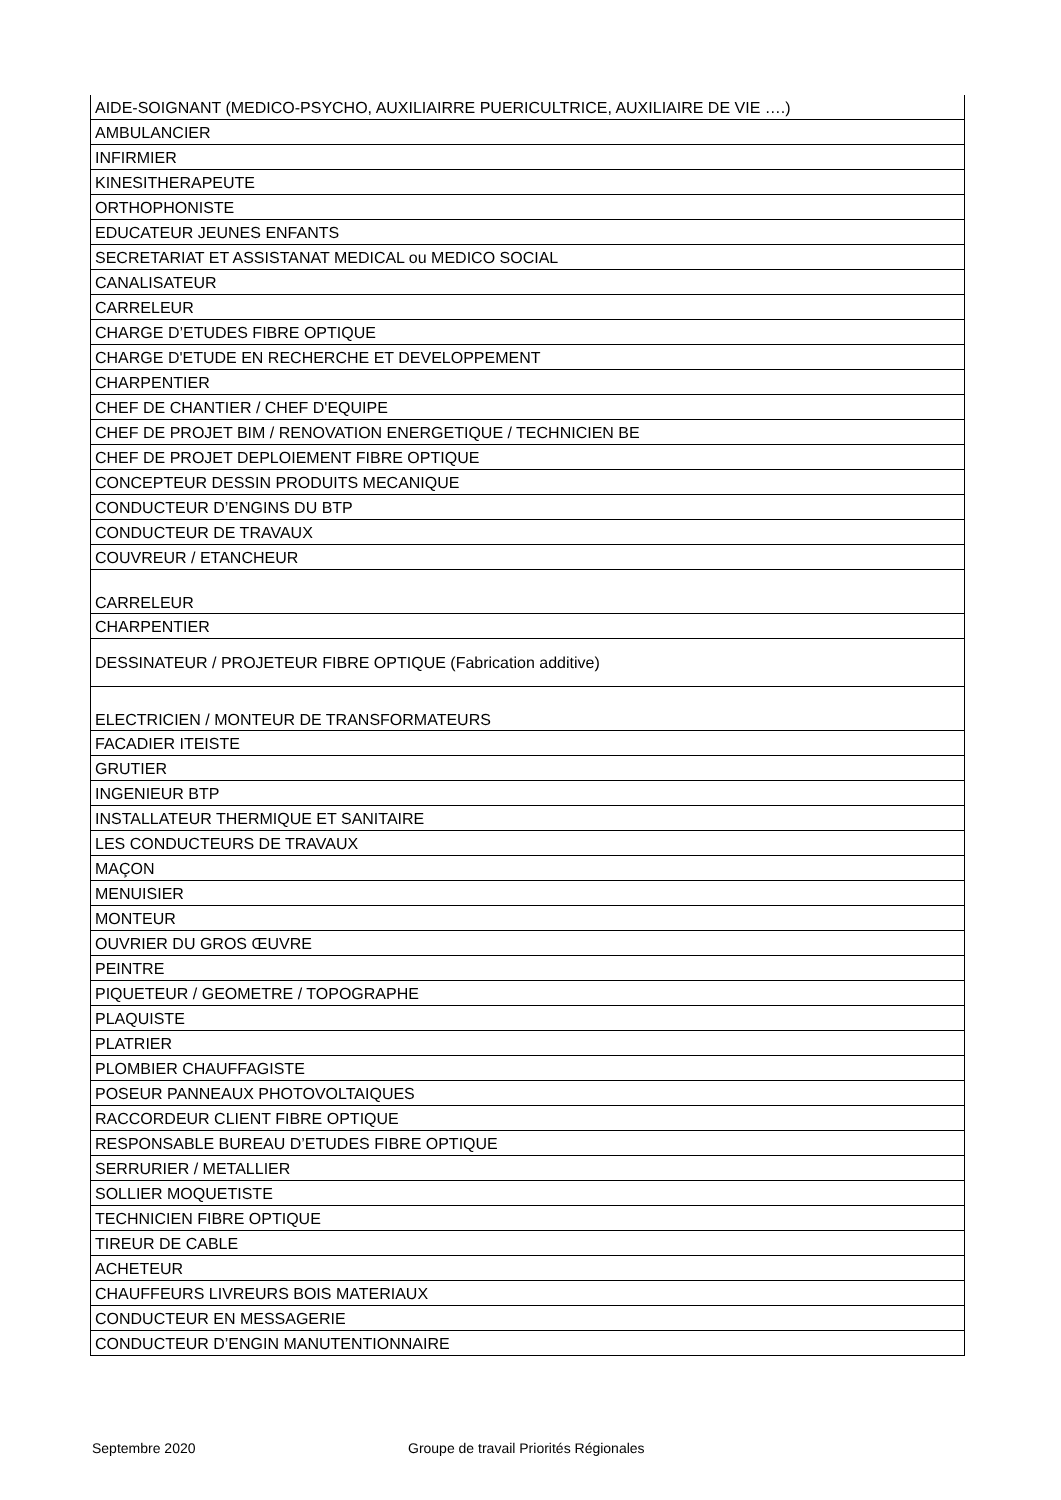| AIDE-SOIGNANT (MEDICO-PSYCHO, AUXILIAIRRE PUERICULTRICE, AUXILIAIRE DE VIE ….) |
| AMBULANCIER |
| INFIRMIER |
| KINESITHERAPEUTE |
| ORTHOPHONISTE |
| EDUCATEUR JEUNES ENFANTS |
| SECRETARIAT ET ASSISTANAT MEDICAL ou MEDICO SOCIAL |
| CANALISATEUR |
| CARRELEUR |
| CHARGE D’ETUDES FIBRE OPTIQUE |
| CHARGE D'ETUDE EN RECHERCHE ET DEVELOPPEMENT |
| CHARPENTIER |
| CHEF DE CHANTIER / CHEF D'EQUIPE |
| CHEF DE PROJET BIM / RENOVATION ENERGETIQUE / TECHNICIEN BE |
| CHEF DE PROJET DEPLOIEMENT FIBRE OPTIQUE |
| CONCEPTEUR DESSIN PRODUITS MECANIQUE |
| CONDUCTEUR D’ENGINS DU BTP |
| CONDUCTEUR DE TRAVAUX |
| COUVREUR / ETANCHEUR |
| CARRELEUR |
| CHARPENTIER |
| DESSINATEUR / PROJETEUR FIBRE OPTIQUE (Fabrication additive) |
| ELECTRICIEN / MONTEUR DE TRANSFORMATEURS |
| FACADIER ITEISTE |
| GRUTIER |
| INGENIEUR BTP |
| INSTALLATEUR THERMIQUE ET SANITAIRE |
| LES CONDUCTEURS DE TRAVAUX |
| MAÇON |
| MENUISIER |
| MONTEUR |
| OUVRIER DU GROS ŒUVRE |
| PEINTRE |
| PIQUETEUR / GEOMETRE / TOPOGRAPHE |
| PLAQUISTE |
| PLATRIER |
| PLOMBIER CHAUFFAGISTE |
| POSEUR PANNEAUX PHOTOVOLTAIQUES |
| RACCORDEUR CLIENT FIBRE OPTIQUE |
| RESPONSABLE BUREAU D’ETUDES FIBRE OPTIQUE |
| SERRURIER / METALLIER |
| SOLLIER MOQUETISTE |
| TECHNICIEN FIBRE OPTIQUE |
| TIREUR DE CABLE |
| ACHETEUR |
| CHAUFFEURS LIVREURS BOIS MATERIAUX |
| CONDUCTEUR EN MESSAGERIE |
| CONDUCTEUR D’ENGIN MANUTENTIONNAIRE |
Septembre 2020
Groupe de travail Priorités Régionales